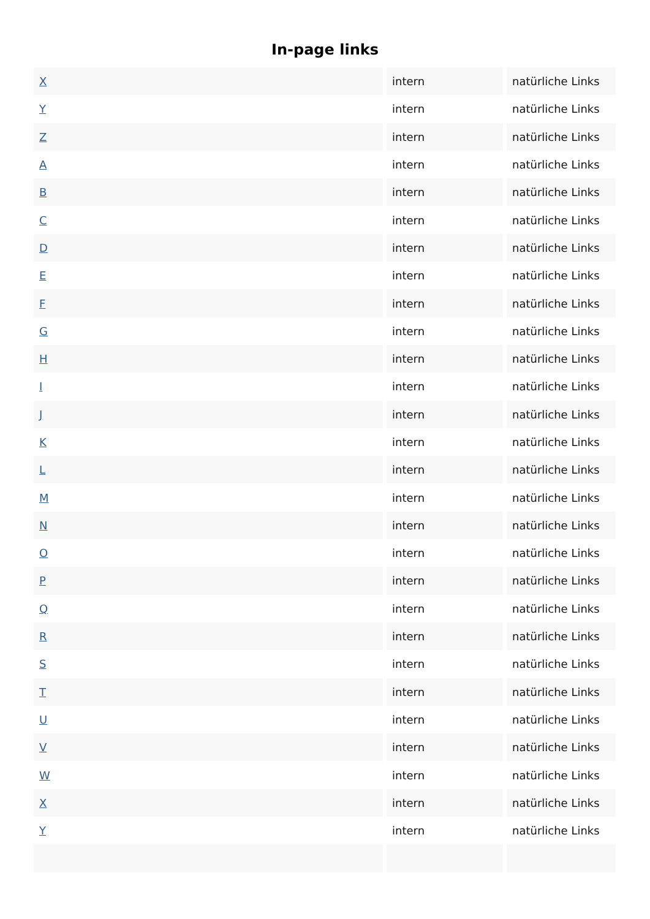In-page links
| X | intern | natürliche Links |
| Y | intern | natürliche Links |
| Z | intern | natürliche Links |
| A | intern | natürliche Links |
| B | intern | natürliche Links |
| C | intern | natürliche Links |
| D | intern | natürliche Links |
| E | intern | natürliche Links |
| F | intern | natürliche Links |
| G | intern | natürliche Links |
| H | intern | natürliche Links |
| I | intern | natürliche Links |
| J | intern | natürliche Links |
| K | intern | natürliche Links |
| L | intern | natürliche Links |
| M | intern | natürliche Links |
| N | intern | natürliche Links |
| O | intern | natürliche Links |
| P | intern | natürliche Links |
| Q | intern | natürliche Links |
| R | intern | natürliche Links |
| S | intern | natürliche Links |
| T | intern | natürliche Links |
| U | intern | natürliche Links |
| V | intern | natürliche Links |
| W | intern | natürliche Links |
| X | intern | natürliche Links |
| Y | intern | natürliche Links |